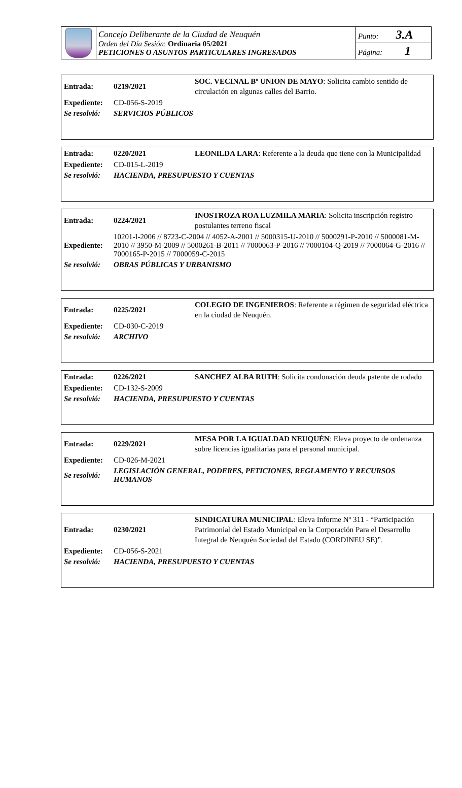| | Concejo Deliberante de la Ciudad de Neuquén Orden del Día Sesión : Ordinaria 05/2021 PETICIONES O ASUNTOS PARTICULARES INGRESADOS | Punto: 3.A |
| | | Página: 1 |
| Entrada: | 0219/2021 | SOC. VECINAL Bº UNION DE MAYO : Solicita cambio sentido de circulación en algunas calles del Barrio. |
| Expediente: | CD-056-S-2019 | |
| Se resolvió: | SERVICIOS PÚBLICOS | |
| Entrada: | 0220/2021 | LEONILDA LARA : Referente a la deuda que tiene con la Municipalidad |
| Expediente: | CD-015-L-2019 | |
| Se resolvió: | HACIENDA, PRESUPUESTO Y CUENTAS | |
| Entrada: | 0224/2021 | INOSTROZA ROA LUZMILA MARIA : Solicita inscripción registro postulantes terreno fiscal |
| Expediente: | 10201-I-2006 // 8723-C-2004 // 4052-A-2001 // 5000315-U-2010 // 5000291-P-2010 // 5000081-M-2010 // 3950-M-2009 // 5000261-B-2011 // 7000063-P-2016 // 7000104-Q-2019 // 7000064-G-2016 // 7000165-P-2015 // 7000059-C-2015 | |
| Se resolvió: | OBRAS PÚBLICAS Y URBANISMO | |
| Entrada: | 0225/2021 | COLEGIO DE INGENIEROS : Referente a régimen de seguridad eléctrica en la ciudad de Neuquén. |
| Expediente: | CD-030-C-2019 | |
| Se resolvió: | ARCHIVO | |
| Entrada: | 0226/2021 | SANCHEZ ALBA RUTH : Solicita condonación deuda patente de rodado |
| Expediente: | CD-132-S-2009 | |
| Se resolvió: | HACIENDA, PRESUPUESTO Y CUENTAS | |
| Entrada: | 0229/2021 | MESA POR LA IGUALDAD NEUQUÉN : Eleva proyecto de ordenanza sobre licencias igualitarias para el personal municipal. |
| Expediente: | CD-026-M-2021 | |
| Se resolvió: | LEGISLACIÓN GENERAL, PODERES, PETICIONES, REGLAMENTO Y RECURSOS HUMANOS | |
| Entrada: | 0230/2021 | SINDICATURA MUNICIPAL : Eleva Informe Nº 311 - “Participación Patrimonial del Estado Municipal en la Corporación Para el Desarrollo Integral de Neuquén Sociedad del Estado (CORDINEU SE)”. |
| Expediente: | CD-056-S-2021 | |
| Se resolvió: | HACIENDA, PRESUPUESTO Y CUENTAS | |